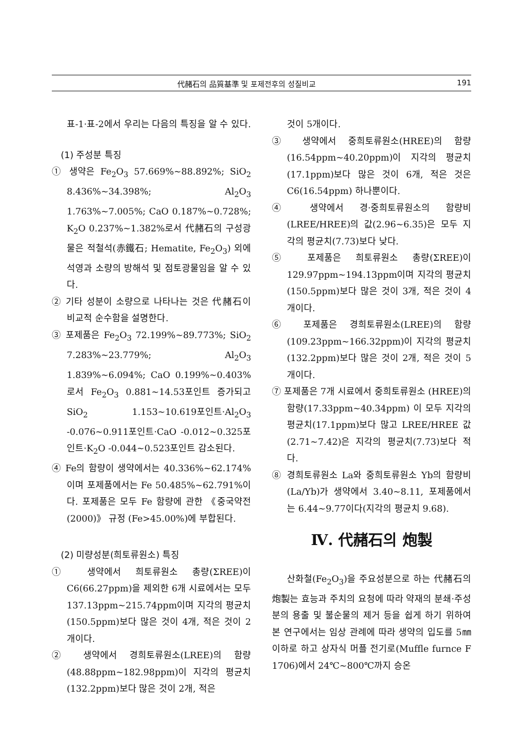代赭石의 品質基準 및 포제전후의 성질비교 191
표-1·표-2에서 우리는 다음의 특징을 알 수 있다.
(1) 주성분 특징
① 생약은 Fe<sub>2</sub>O<sub>3</sub> 57.669%~88.892%; SiO<sub>2</sub> 8.436%~34.398%; Al<sub>2</sub>O<sub>3</sub> 1.763%~7.005%; CaO 0.187%~0.728%; K<sub>2</sub>O 0.237%~1.382%로서 代赭石의 구성광물은 적철석(赤鐵石; Hematite, Fe<sub>2</sub>O<sub>3</sub>) 외에 석영과 소량의 방해석 및 점토광물임을 알 수 있다.
② 기타 성분이 소량으로 나타나는 것은 代赭石이 비교적 순수함을 설명한다.
③ 포제품은 Fe<sub>2</sub>O<sub>3</sub> 72.199%~89.773%; SiO<sub>2</sub> 7.283%~23.779%; Al<sub>2</sub>O<sub>3</sub> 1.839%~6.094%; CaO 0.199%~0.403%로서 Fe<sub>2</sub>O<sub>3</sub> 0.881~14.53포인트 증가되고 SiO<sub>2</sub> 1.153~10.619포인트·Al<sub>2</sub>O<sub>3</sub> -0.076~0.911포인트·CaO -0.012~0.325포인트·K<sub>2</sub>O -0.044~0.523포인트 감소된다.
④ Fe의 함량이 생약에서는 40.336%~62.174%이며 포제품에서는 Fe 50.485%~62.791%이다. 포제품은 모두 Fe 함량에 관한 《중국약전(2000)》 규정 (Fe>45.00%)에 부합된다.
(2) 미량성분(희토류원소) 특징
① 생약에서 희토류원소 총량(ΣREE)이 C6(66.27ppm)을 제외한 6개 시료에서는 모두 137.13ppm~215.74ppm이며 지각의 평균치(150.5ppm)보다 많은 것이 4개, 적은 것이 2개이다.
② 생약에서 경희토류원소(LREE)의 함량 (48.88ppm~182.98ppm)이 지각의 평균치(132.2ppm)보다 많은 것이 2개, 적은
것이 5개이다.
③ 생약에서 중희토류원소(HREE)의 함량 (16.54ppm~40.20ppm)이 지각의 평균치(17.1ppm)보다 많은 것이 6개, 적은 것은 C6(16.54ppm) 하나뿐이다.
④ 생약에서 경·중희토류원소의 함량비 (LREE/HREE)의 값(2.96~6.35)은 모두 지각의 평균치(7.73)보다 낮다.
⑤ 포제품은 희토류원소 총량(ΣREE)이 129.97ppm~194.13ppm이며 지각의 평균치(150.5ppm)보다 많은 것이 3개, 적은 것이 4개이다.
⑥ 포제품은 경희토류원소(LREE)의 함량 (109.23ppm~166.32ppm)이 지각의 평균치(132.2ppm)보다 많은 것이 2개, 적은 것이 5개이다.
⑦ 포제품은 7개 시료에서 중희토류원소 (HREE)의 함량(17.33ppm~40.34ppm) 이 모두 지각의 평균치(17.1ppm)보다 많고 LREE/HREE 값(2.71~7.42)은 지각의 평균치(7.73)보다 적다.
⑧ 경희토류원소 La와 중희토류원소 Yb의 함량비(La/Yb)가 생약에서 3.40~8.11, 포제품에서는 6.44~9.77이다(지각의 평균치 9.68).
Ⅳ. 代赭石의 炮製
산화철(Fe<sub>2</sub>O<sub>3</sub>)을 주요성분으로 하는 代赭石의 炮製는 효능과 주치의 요청에 따라 약재의 분쇄·주성분의 용출 및 불순물의 제거 등을 쉽게 하기 위하여 본 연구에서는 임상 관례에 따라 생약의 입도를 5㎜이하로 하고 상자식 머플 전기로(Muffle furnce F 1706)에서 24℃~800℃까지 승온